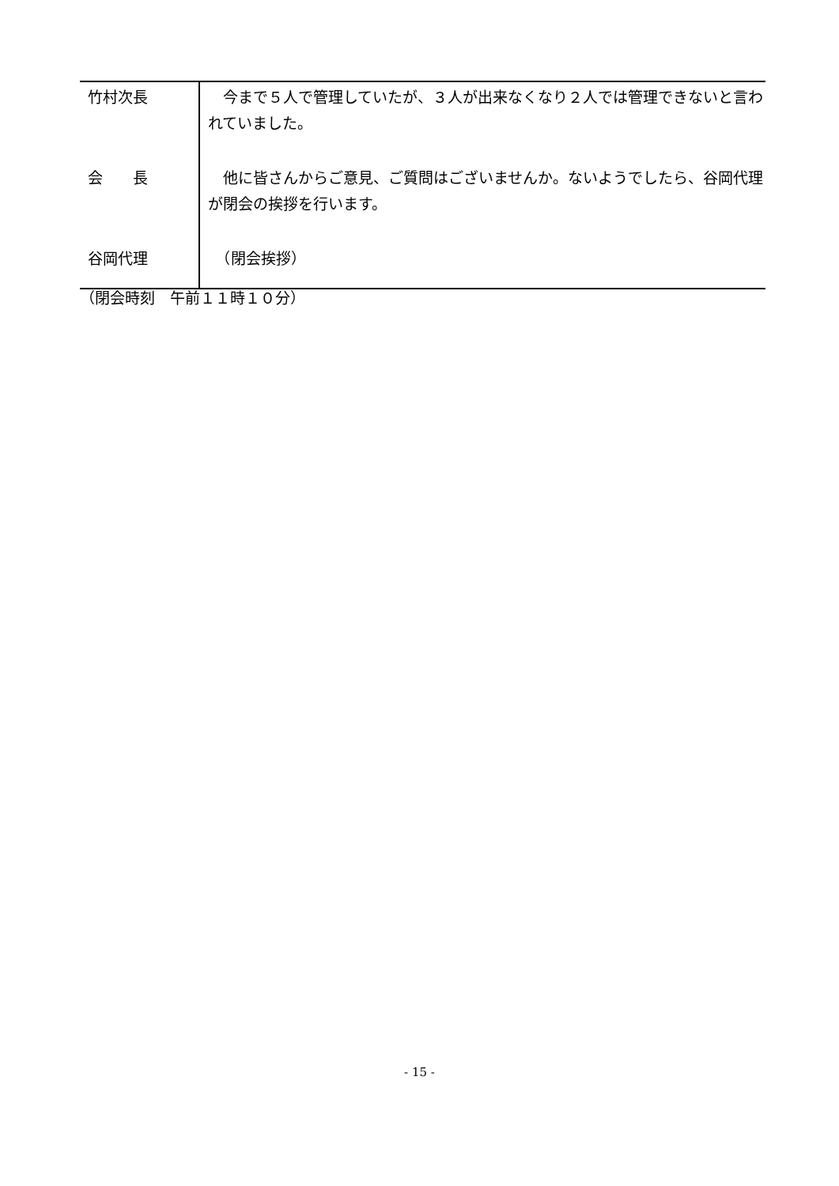| 竹村次長 | 今まで５人で管理していたが、３人が出来なくなり２人では管理できないと言われていました。 |
| 会 長 | 他に皆さんからご意見、ご質問はございませんか。ないようでしたら、谷岡代理が閉会の挨拶を行います。 |
| 谷岡代理 | （閉会挨拶） |
（閉会時刻　午前１１時１０分）
- 15 -